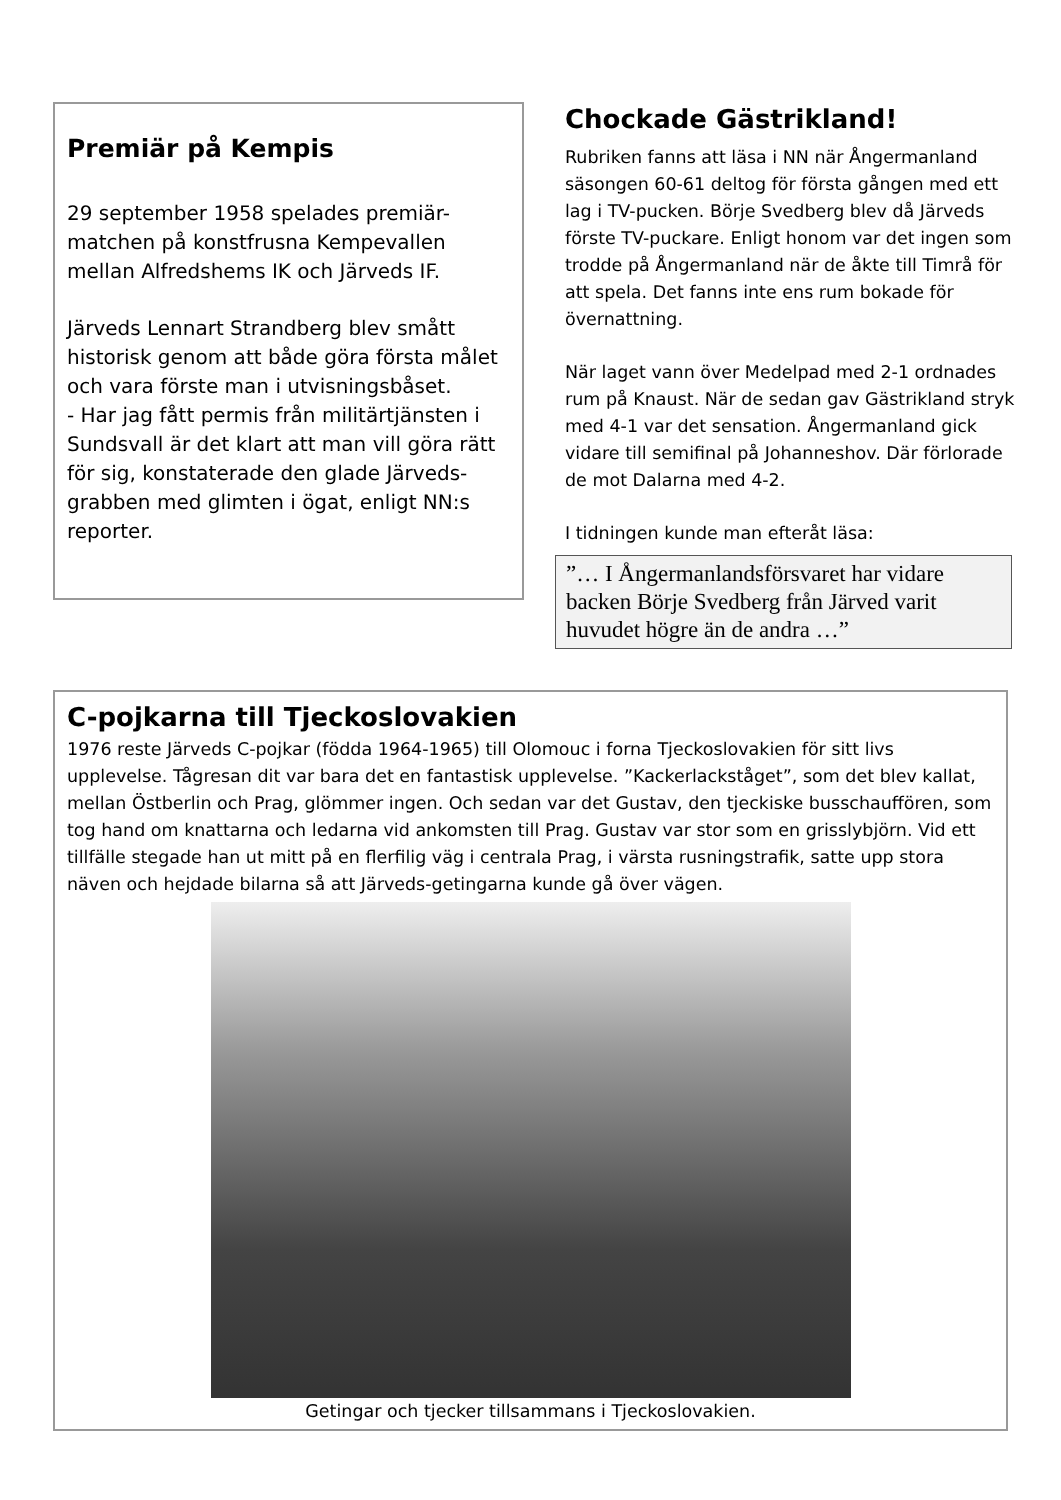Premiär på Kempis
29 september 1958 spelades premiär-matchen på konstfrusna Kempevallen mellan Alfredshems IK och Järveds IF.
Järveds Lennart Strandberg blev smått historisk genom att både göra första målet och vara förste man i utvisningsbåset.
- Har jag fått permis från militärtjänsten i Sundsvall är det klart att man vill göra rätt för sig, konstaterade den glade Järveds-grabben med glimten i ögat, enligt NN:s reporter.
Chockade Gästrikland!
Rubriken fanns att läsa i NN när Ångermanland säsongen 60-61 deltog för första gången med ett lag i TV-pucken. Börje Svedberg blev då Järveds förste TV-puckare. Enligt honom var det ingen som trodde på Ångermanland när de åkte till Timrå för att spela. Det fanns inte ens rum bokade för övernattning.
När laget vann över Medelpad med 2-1 ordnades rum på Knaust. När de sedan gav Gästrikland stryk med 4-1 var det sensation. Ångermanland gick vidare till semifinal på Johanneshov. Där förlorade de mot Dalarna med 4-2.
I tidningen kunde man efteråt läsa:
”… I Ångermanlandsförsvaret har vidare backen Börje Svedberg från Järved varit huvudet högre än de andra …”
C-pojkarna till Tjeckoslovakien
1976 reste Järveds C-pojkar (födda 1964-1965) till Olomouc i forna Tjeckoslovakien för sitt livs upplevelse. Tågresan dit var bara det en fantastisk upplevelse. ”Kackerlackståget”, som det blev kallat, mellan Östberlin och Prag, glömmer ingen. Och sedan var det Gustav, den tjeckiske busschauffören, som tog hand om knattarna och ledarna vid ankomsten till Prag. Gustav var stor som en grisslybjörn. Vid ett tillfälle stegade han ut mitt på en flerfilig väg i centrala Prag, i värsta rusningstrafik, satte upp stora näven och hejdade bilarna så att Järveds-getingarna kunde gå över vägen.
Getingar och tjecker tillsammans i Tjeckoslovakien.